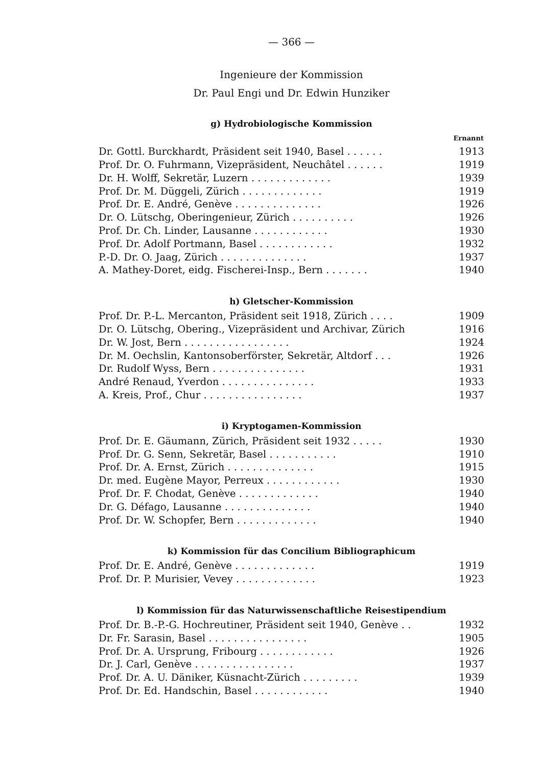— 366 —
Ingenieure der Kommission
Dr. Paul Engi und Dr. Edwin Hunziker
g) Hydrobiologische Kommission
| | Ernannt |
| Dr. Gottl. Burckhardt, Präsident seit 1940, Basel . . . . . . | 1913 |
| Prof. Dr. O. Fuhrmann, Vizepräsident, Neuchâtel . . . . . . | 1919 |
| Dr. H. Wolff, Sekretär, Luzern . . . . . . . . . . . . . | 1939 |
| Prof. Dr. M. Düggeli, Zürich . . . . . . . . . . . . . | 1919 |
| Prof. Dr. E. André, Genève . . . . . . . . . . . . . . | 1926 |
| Dr. O. Lütschg, Oberingenieur, Zürich . . . . . . . . . . | 1926 |
| Prof. Dr. Ch. Linder, Lausanne . . . . . . . . . . . . | 1930 |
| Prof. Dr. Adolf Portmann, Basel . . . . . . . . . . . . | 1932 |
| P.-D. Dr. O. Jaag, Zürich . . . . . . . . . . . . . . | 1937 |
| A. Mathey-Doret, eidg. Fischerei-Insp., Bern . . . . . . . | 1940 |
h) Gletscher-Kommission
| Prof. Dr. P.-L. Mercanton, Präsident seit 1918, Zürich . . . . | 1909 |
| Dr. O. Lütschg, Obering., Vizepräsident und Archivar, Zürich | 1916 |
| Dr. W. Jost, Bern . . . . . . . . . . . . . . . . . | 1924 |
| Dr. M. Oechslin, Kantonsoberförster, Sekretär, Altdorf . . . | 1926 |
| Dr. Rudolf Wyss, Bern . . . . . . . . . . . . . . . | 1931 |
| André Renaud, Yverdon . . . . . . . . . . . . . . . | 1933 |
| A. Kreis, Prof., Chur . . . . . . . . . . . . . . . . | 1937 |
i) Kryptogamen-Kommission
| Prof. Dr. E. Gäumann, Zürich, Präsident seit 1932 . . . . . | 1930 |
| Prof. Dr. G. Senn, Sekretär, Basel . . . . . . . . . . . | 1910 |
| Prof. Dr. A. Ernst, Zürich . . . . . . . . . . . . . . | 1915 |
| Dr. med. Eugène Mayor, Perreux . . . . . . . . . . . . | 1930 |
| Prof. Dr. F. Chodat, Genève . . . . . . . . . . . . . | 1940 |
| Dr. G. Défago, Lausanne . . . . . . . . . . . . . . | 1940 |
| Prof. Dr. W. Schopfer, Bern . . . . . . . . . . . . . | 1940 |
k) Kommission für das Concilium Bibliographicum
| Prof. Dr. E. André, Genève . . . . . . . . . . . . . | 1919 |
| Prof. Dr. P. Murisier, Vevey . . . . . . . . . . . . . | 1923 |
l) Kommission für das Naturwissenschaftliche Reisestipendium
| Prof. Dr. B.-P.-G. Hochreutiner, Präsident seit 1940, Genève . . | 1932 |
| Dr. Fr. Sarasin, Basel . . . . . . . . . . . . . . . . | 1905 |
| Prof. Dr. A. Ursprung, Fribourg . . . . . . . . . . . . | 1926 |
| Dr. J. Carl, Genève . . . . . . . . . . . . . . . . | 1937 |
| Prof. Dr. A. U. Däniker, Küsnacht-Zürich . . . . . . . . . | 1939 |
| Prof. Dr. Ed. Handschin, Basel . . . . . . . . . . . . | 1940 |